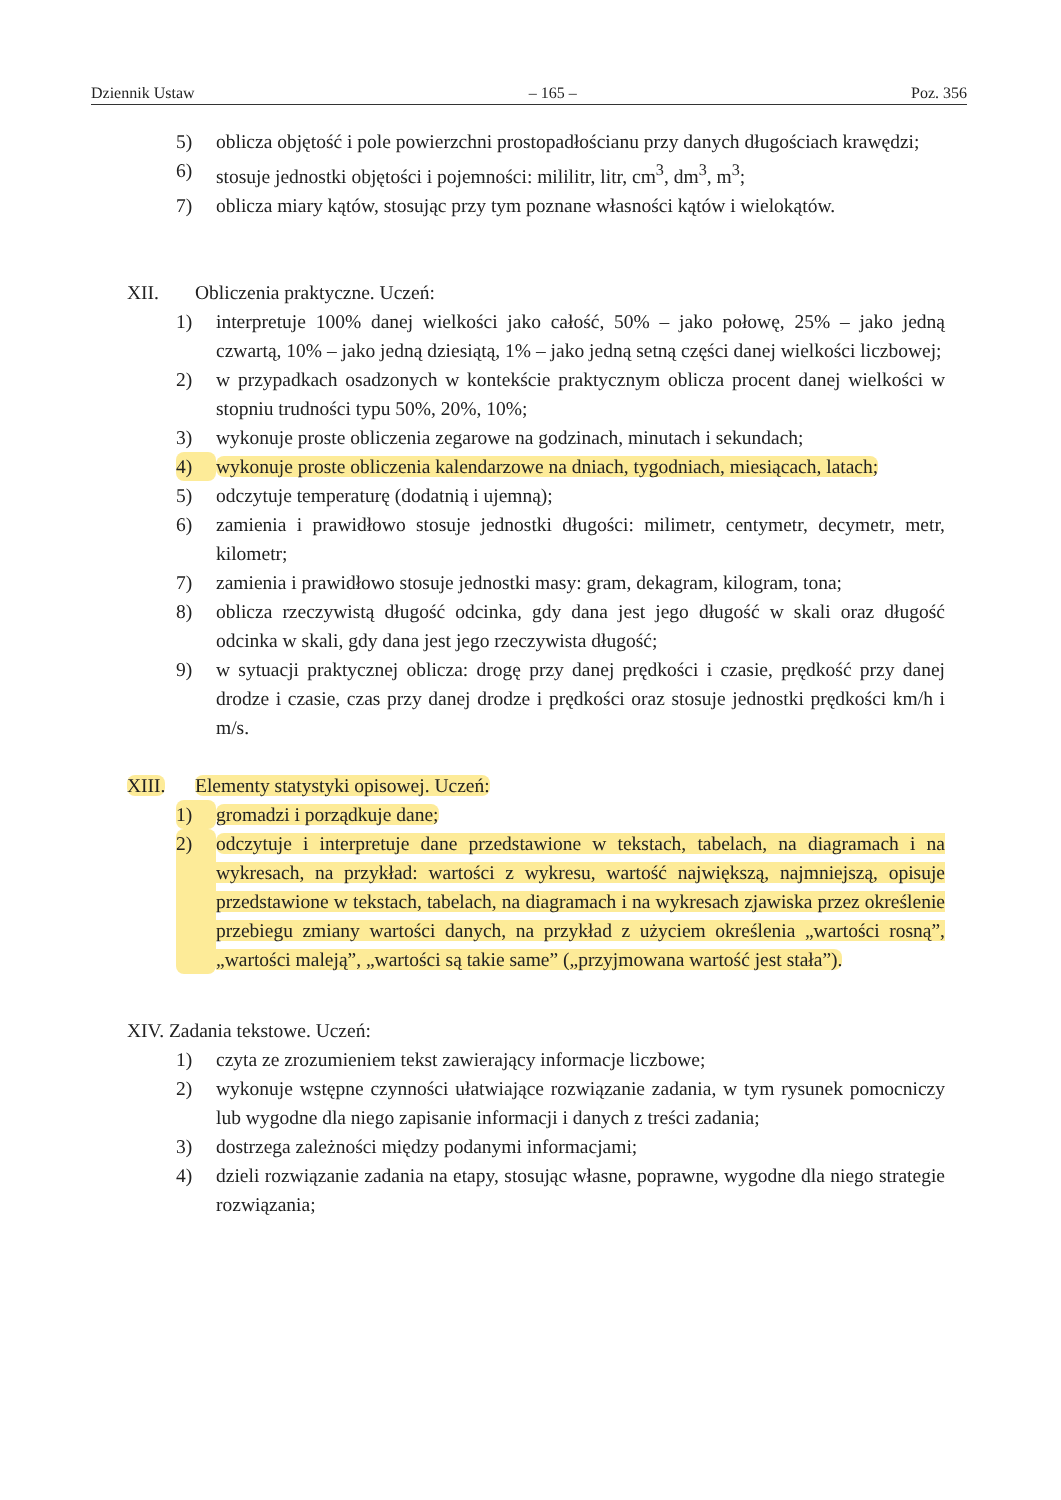Dziennik Ustaw – 165 – Poz. 356
5) oblicza objętość i pole powierzchni prostopadłościanu przy danych długościach krawędzi;
6) stosuje jednostki objętości i pojemności: mililitr, litr, cm<sup>3</sup>, dm<sup>3</sup>, m<sup>3</sup>;
7) oblicza miary kątów, stosując przy tym poznane własności kątów i wielokątów.
XII. Obliczenia praktyczne. Uczeń:
1) interpretuje 100% danej wielkości jako całość, 50% – jako połowę, 25% – jako jedną czwartą, 10% – jako jedną dziesiątą, 1% – jako jedną setną części danej wielkości liczbowej;
2) w przypadkach osadzonych w kontekście praktycznym oblicza procent danej wielkości w stopniu trudności typu 50%, 20%, 10%;
3) wykonuje proste obliczenia zegarowe na godzinach, minutach i sekundach;
4) wykonuje proste obliczenia kalendarzowe na dniach, tygodniach, miesiącach, latach;
5) odczytuje temperaturę (dodatnią i ujemną);
6) zamienia i prawidłowo stosuje jednostki długości: milimetr, centymetr, decymetr, metr, kilometr;
7) zamienia i prawidłowo stosuje jednostki masy: gram, dekagram, kilogram, tona;
8) oblicza rzeczywistą długość odcinka, gdy dana jest jego długość w skali oraz długość odcinka w skali, gdy dana jest jego rzeczywista długość;
9) w sytuacji praktycznej oblicza: drogę przy danej prędkości i czasie, prędkość przy danej drodze i czasie, czas przy danej drodze i prędkości oraz stosuje jednostki prędkości km/h i m/s.
XIII. Elementy statystyki opisowej. Uczeń:
1) gromadzi i porządkuje dane;
2) odczytuje i interpretuje dane przedstawione w tekstach, tabelach, na diagramach i na wykresach, na przykład: wartości z wykresu, wartość największą, najmniejszą, opisuje przedstawione w tekstach, tabelach, na diagramach i na wykresach zjawiska przez określenie przebiegu zmiany wartości danych, na przykład z użyciem określenia „wartości rosną”, „wartości maleją”, „wartości są takie same” („przyjmowana wartość jest stała”).
XIV. Zadania tekstowe. Uczeń:
1) czyta ze zrozumieniem tekst zawierający informacje liczbowe;
2) wykonuje wstępne czynności ułatwiające rozwiązanie zadania, w tym rysunek pomocniczy lub wygodne dla niego zapisanie informacji i danych z treści zadania;
3) dostrzega zależności między podanymi informacjami;
4) dzieli rozwiązanie zadania na etapy, stosując własne, poprawne, wygodne dla niego strategie rozwiązania;